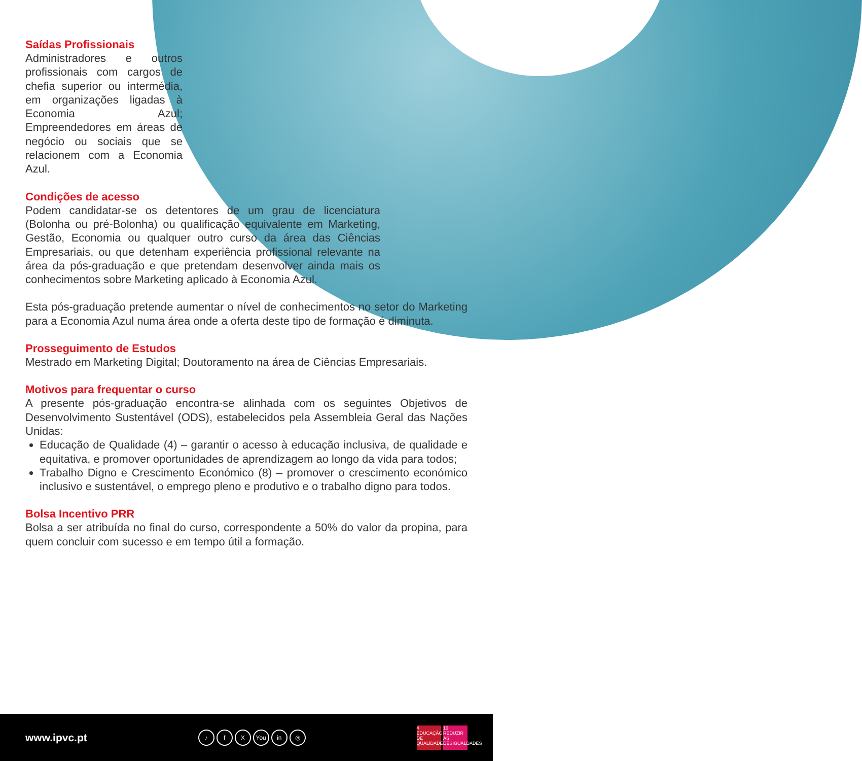Saídas Profissionais
Administradores e outros profissionais com cargos de chefia superior ou intermédia, em organizações ligadas à Economia Azul; Empreendedores em áreas de negócio ou sociais que se relacionem com a Economia Azul.
Condições de acesso
Podem candidatar-se os detentores de um grau de licenciatura (Bolonha ou pré-Bolonha) ou qualificação equivalente em Marketing, Gestão, Economia ou qualquer outro curso da área das Ciências Empresariais, ou que detenham experiência profissional relevante na área da pós-graduação e que pretendam desenvolver ainda mais os conhecimentos sobre Marketing aplicado à Economia Azul.
Esta pós-graduação pretende aumentar o nível de conhecimentos no setor do Marketing para a Economia Azul numa área onde a oferta deste tipo de formação é diminuta.
Prosseguimento de Estudos
Mestrado em Marketing Digital; Doutoramento na área de Ciências Empresariais.
Motivos para frequentar o curso
A presente pós-graduação encontra-se alinhada com os seguintes Objetivos de Desenvolvimento Sustentável (ODS), estabelecidos pela Assembleia Geral das Nações Unidas:
Educação de Qualidade (4) – garantir o acesso à educação inclusiva, de qualidade e equitativa, e promover oportunidades de aprendizagem ao longo da vida para todos;
Trabalho Digno e Crescimento Económico (8) – promover o crescimento económico inclusivo e sustentável, o emprego pleno e produtivo e o trabalho digno para todos.
Bolsa Incentivo PRR
Bolsa a ser atribuída no final do curso, correspondente a 50% do valor da propina, para quem concluir com sucesso e em tempo útil a formação.
www.ipvc.pt
♪ f X You in ◎
4 EDUCAÇÃO DE QUALIDADE 10 REDUZIR AS DESIGUALDADES